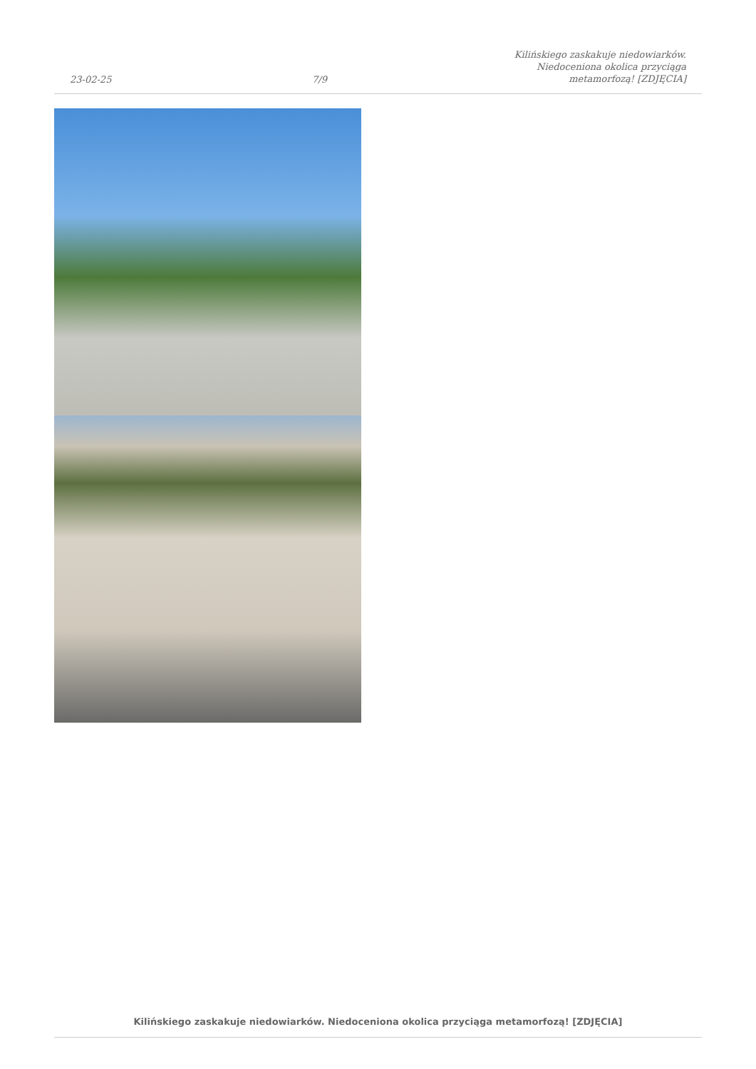23-02-25
7/9
Kilińskiego zaskakuje niedowiarków.
Niedoceniona okolica przyciąga
metamorfozą! [ZDJĘCIA]
Kilińskiego zaskakuje niedowiarków. Niedoceniona okolica przyciąga metamorfozą! [ZDJĘCIA]